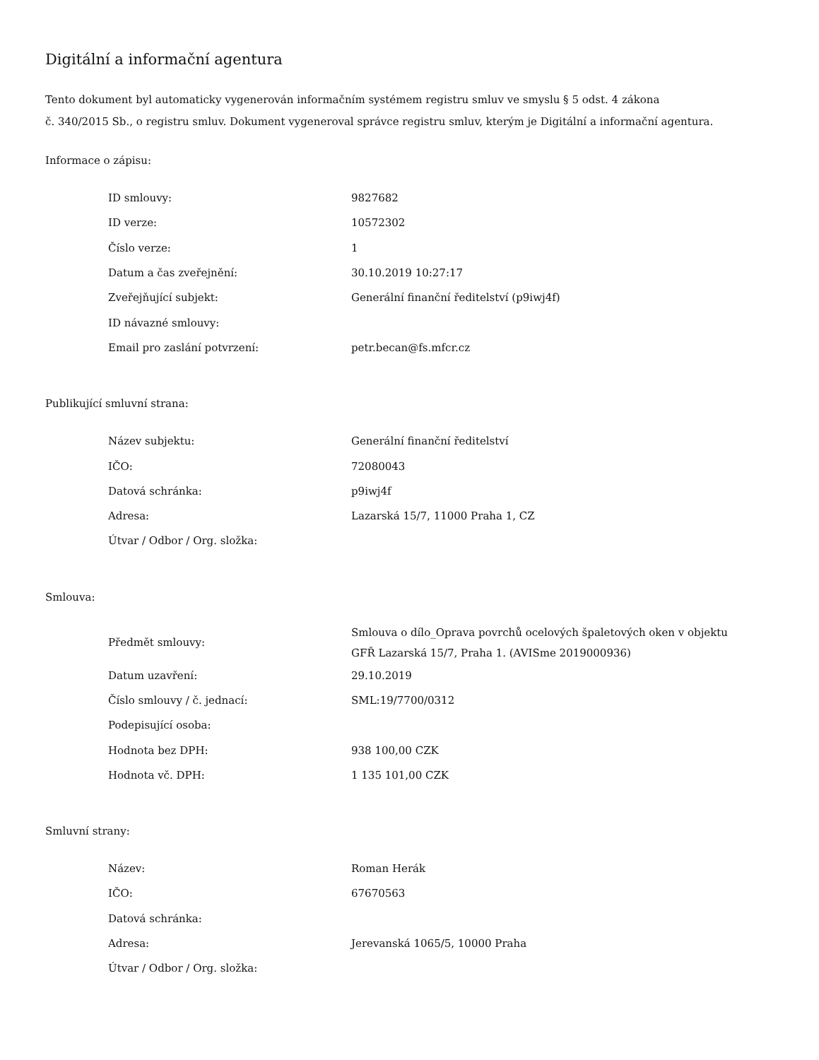Digitální a informační agentura
Tento dokument byl automaticky vygenerován informačním systémem registru smluv ve smyslu § 5 odst. 4 zákona
č. 340/2015 Sb., o registru smluv. Dokument vygeneroval správce registru smluv, kterým je Digitální a informační agentura.
Informace o zápisu:
| ID smlouvy: | 9827682 |
| ID verze: | 10572302 |
| Číslo verze: | 1 |
| Datum a čas zveřejnění: | 30.10.2019 10:27:17 |
| Zveřejňující subjekt: | Generální finanční ředitelství (p9iwj4f) |
| ID návazné smlouvy: | |
| Email pro zaslání potvrzení: | petr.becan@fs.mfcr.cz |
Publikující smluvní strana:
| Název subjektu: | Generální finanční ředitelství |
| IČO: | 72080043 |
| Datová schránka: | p9iwj4f |
| Adresa: | Lazarská 15/7, 11000 Praha 1, CZ |
| Útvar / Odbor / Org. složka: | |
Smlouva:
| Předmět smlouvy: | Smlouva o dílo_Oprava povrchů ocelových špaletových oken v objektu GFŘ Lazarská 15/7, Praha 1. (AVISme 2019000936) |
| Datum uzavření: | 29.10.2019 |
| Číslo smlouvy / č. jednací: | SML:19/7700/0312 |
| Podepisující osoba: | |
| Hodnota bez DPH: | 938 100,00 CZK |
| Hodnota vč. DPH: | 1 135 101,00 CZK |
Smluvní strany:
| Název: | Roman Herák |
| IČO: | 67670563 |
| Datová schránka: | |
| Adresa: | Jerevanská 1065/5, 10000 Praha |
| Útvar / Odbor / Org. složka: | |